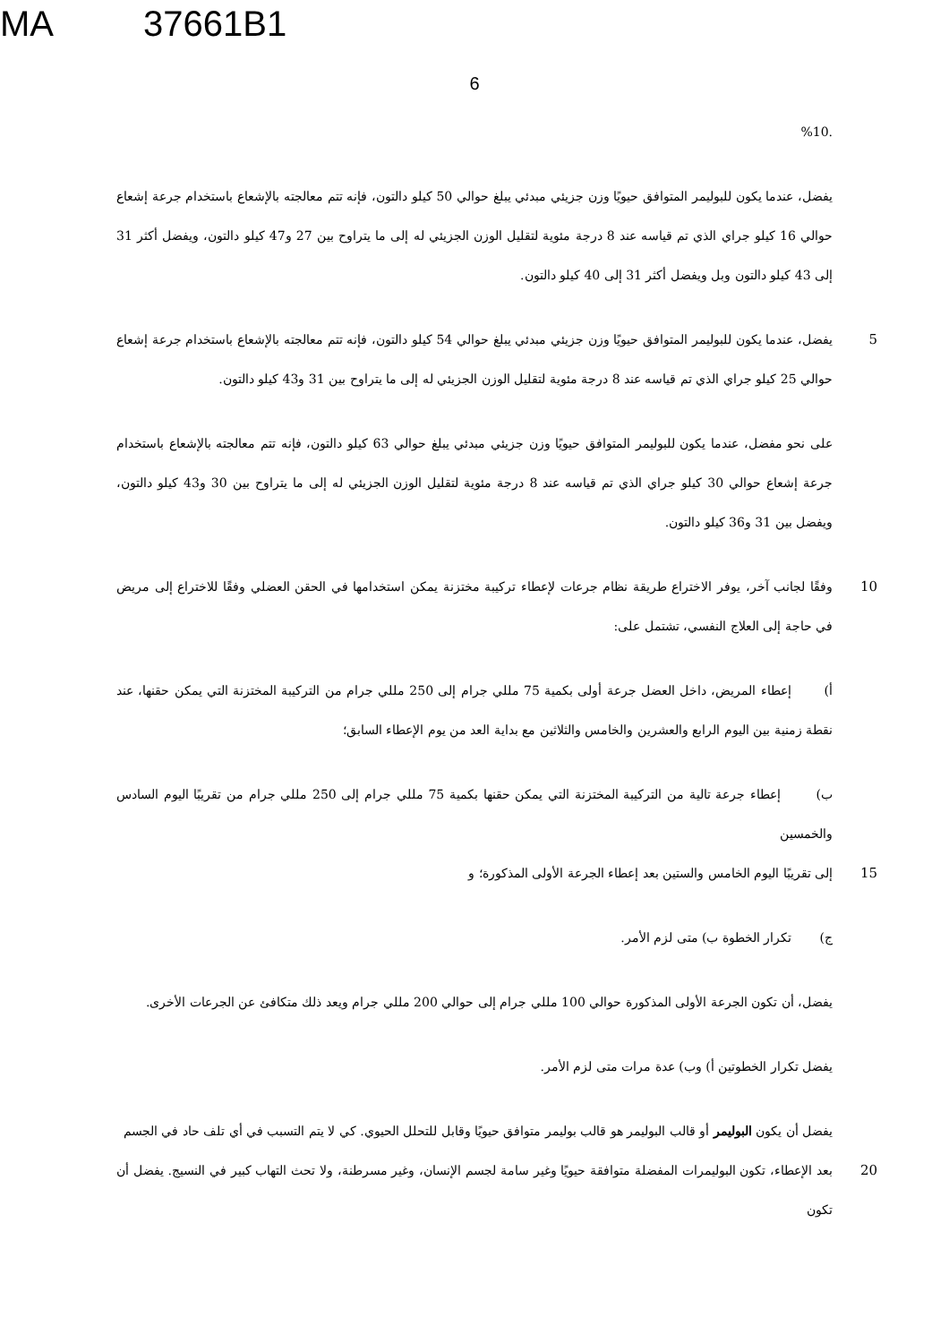MA 37661B1
6
.%10
يفضل، عندما يكون للبوليمر المتوافق حيويًا وزن جزيئي مبدئي يبلغ حوالي 50 كيلو دالتون، فإنه تتم معالجته بالإشعاع باستخدام جرعة إشعاع حوالي 16 كيلو جراي الذي تم قياسه عند 8 درجة مئوية لتقليل الوزن الجزيئي له إلى ما يتراوح بين 27 و47 كيلو دالتون، ويفضل أكثر 31 إلى 43 كيلو دالتون وبل ويفضل أكثر 31 إلى 40 كيلو دالتون.
5 يفضل، عندما يكون للبوليمر المتوافق حيويًا وزن جزيئي مبدئي يبلغ حوالي 54 كيلو دالتون، فإنه تتم معالجته بالإشعاع باستخدام جرعة إشعاع حوالي 25 كيلو جراي الذي تم قياسه عند 8 درجة مئوية لتقليل الوزن الجزيئي له إلى ما يتراوح بين 31 و43 كيلو دالتون.
على نحو مفضل، عندما يكون للبوليمر المتوافق حيويًا وزن جزيئي مبدئي يبلغ حوالي 63 كيلو دالتون، فإنه تتم معالجته بالإشعاع باستخدام جرعة إشعاع حوالي 30 كيلو جراي الذي تم قياسه عند 8 درجة مئوية لتقليل الوزن الجزيئي له إلى ما يتراوح بين 30 و43 كيلو دالتون، ويفضل بين 31 و36 كيلو دالتون.
10 وفقًا لجانب آخر، يوفر الاختراع طريقة نظام جرعات لإعطاء تركيبة مختزنة يمكن استخدامها في الحقن العضلي وفقًا للاختراع إلى مريض في حاجة إلى العلاج النفسي، تشتمل على:
أ) إعطاء المريض، داخل العضل جرعة أولى بكمية 75 مللي جرام إلى 250 مللي جرام من التركيبة المختزنة التي يمكن حقنها، عند نقطة زمنية بين اليوم الرابع والعشرين والخامس والثلاثين مع بداية العد من يوم الإعطاء السابق؛
ب) إعطاء جرعة تالية من التركيبة المختزنة التي يمكن حقنها بكمية 75 مللي جرام إلى 250 مللي جرام من تقريبًا اليوم السادس والخمسين
15 إلى تقريبًا اليوم الخامس والستين بعد إعطاء الجرعة الأولى المذكورة؛ و
ج) تكرار الخطوة ب) متى لزم الأمر.
يفضل، أن تكون الجرعة الأولى المذكورة حوالي 100 مللي جرام إلى حوالي 200 مللي جرام ويعد ذلك متكافئ عن الجرعات الأخرى.
يفضل تكرار الخطوتين أ) وب) عدة مرات متى لزم الأمر.
يفضل أن يكون البوليمر أو قالب البوليمر هو قالب بوليمر متوافق حيويًا وقابل للتحلل الحيوي. كي لا يتم التسبب في أي تلف حاد في الجسم
20 بعد الإعطاء، تكون البوليمرات المفضلة متوافقة حيويًا وغير سامة لجسم الإنسان، وغير مسرطنة، ولا تحث التهاب كبير في النسيج. يفضل أن تكون